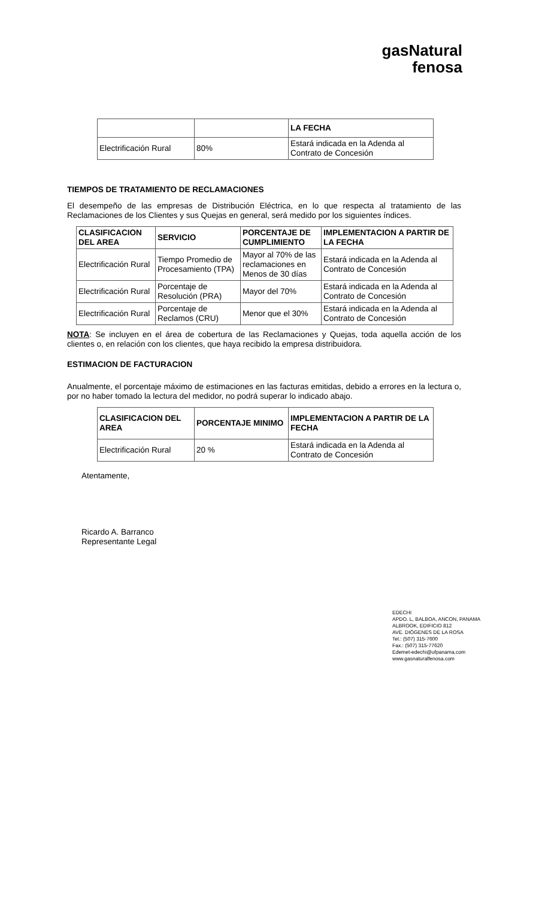gasNatural
fenosa
| | | LA FECHA |
| Electrificación Rural | 80% | Estará indicada en la Adenda al Contrato de Concesión |
TIEMPOS DE TRATAMIENTO DE RECLAMACIONES
El desempeño de las empresas de Distribución Eléctrica, en lo que respecta al tratamiento de las Reclamaciones de los Clientes y sus Quejas en general, será medido por los siguientes índices.
| CLASIFICACION DEL AREA | SERVICIO | PORCENTAJE DE CUMPLIMIENTO | IMPLEMENTACION A PARTIR DE LA FECHA |
| --- | --- | --- | --- |
| Electrificación Rural | Tiempo Promedio de Procesamiento (TPA) | Mayor al 70% de las reclamaciones en Menos de 30 días | Estará indicada en la Adenda al Contrato de Concesión |
| Electrificación Rural | Porcentaje de Resolución (PRA) | Mayor del 70% | Estará indicada en la Adenda al Contrato de Concesión |
| Electrificación Rural | Porcentaje de Reclamos (CRU) | Menor que el 30% | Estará indicada en la Adenda al Contrato de Concesión |
NOTA: Se incluyen en el área de cobertura de las Reclamaciones y Quejas, toda aquella acción de los clientes o, en relación con los clientes, que haya recibido la empresa distribuidora.
ESTIMACION DE FACTURACION
Anualmente, el porcentaje máximo de estimaciones en las facturas emitidas, debido a errores en la lectura o, por no haber tomado la lectura del medidor, no podrá superar lo indicado abajo.
| CLASIFICACION DEL AREA | PORCENTAJE MINIMO | IMPLEMENTACION A PARTIR DE LA FECHA |
| --- | --- | --- |
| Electrificación Rural | 20 % | Estará indicada en la Adenda al Contrato de Concesión |
Atentamente,
Ricardo A. Barranco
Representante Legal
EDECHI
APDO. L, BALBOA, ANCON, PANAMA
ALBROOK, EDIFICIO 812
AVE. DIÓGENES DE LA ROSA
Tel.: (507) 315-7600
Fax.: (507) 315-77620
Edemet-edechi@ufpanama.com
www.gasnaturalfenosa.com